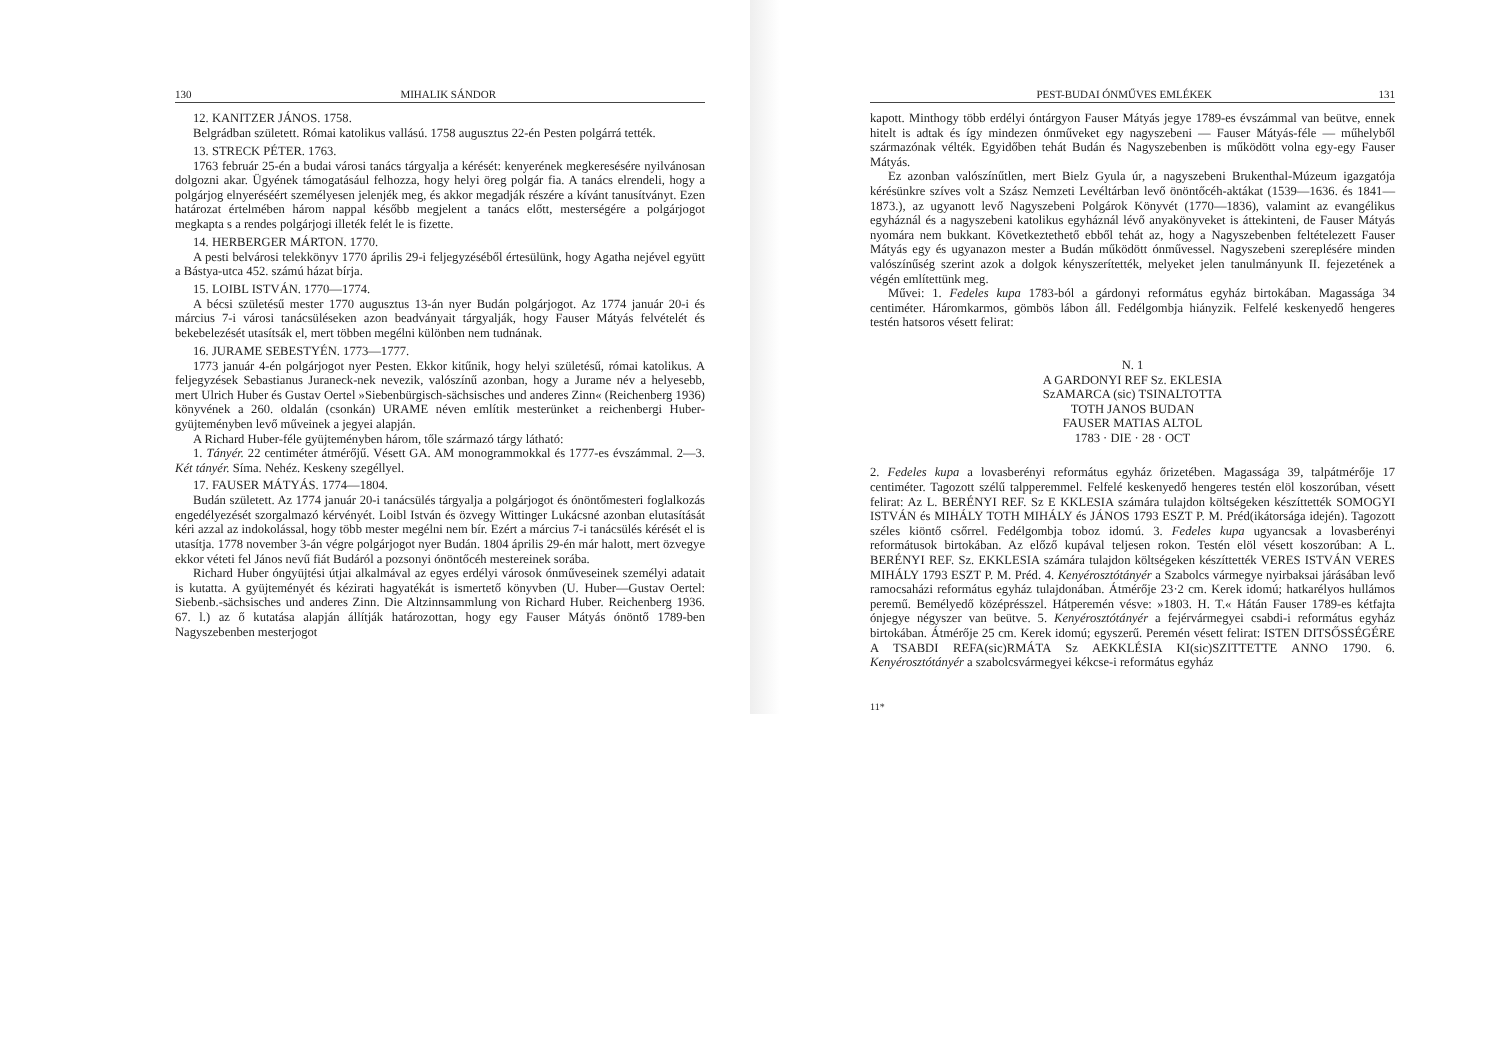130 MIHALIK SÁNDOR
12. KANITZER JÁNOS. 1758.
Belgrádban született. Római katolikus vallású. 1758 augusztus 22-én Pesten polgárrá tették.
13. STRECK PÉTER. 1763.
1763 február 25-én a budai városi tanács tárgyalja a kérését: kenyerének megkeresésére nyilvánosan dolgozni akar. Ügyének támogatásául felhozza, hogy helyi öreg polgár fia. A tanács elrendeli, hogy a polgárjog elnyeréséért személyesen jelenjék meg, és akkor megadják részére a kívánt tanusítványt. Ezen határozat értelmében három nappal később megjelent a tanács előtt, mesterségére a polgárjogot megkapta s a rendes polgárjogi illeték felét le is fizette.
14. HERBERGER MÁRTON. 1770.
A pesti belvárosi telekkönyv 1770 április 29-i feljegyzéséből értesülünk, hogy Agatha nejével együtt a Bástya-utca 452. számú házat bírja.
15. LOIBL ISTVÁN. 1770—1774.
A bécsi születésű mester 1770 augusztus 13-án nyer Budán polgárjogot. Az 1774 január 20-i és március 7-i városi tanácsüléseken azon beadványait tárgyalják, hogy Fauser Mátyás felvételét és bekebelezését utasítsák el, mert többen megélni különben nem tudnának.
16. JURAME SEBESTYÉN. 1773—1777.
1773 január 4-én polgárjogot nyer Pesten. Ekkor kitűnik, hogy helyi születésű, római katolikus. A feljegyzések Sebastianus Juraneck-nek nevezik, valószínű azonban, hogy a Jurame név a helyesebb, mert Ulrich Huber és Gustav Oertel »Siebenbürgisch-sächsisches und anderes Zinn« (Reichenberg 1936) könyvének a 260. oldalán (csonkán) URAME néven említik mesterünket a reichenbergi Huber-gyüjteményben levő műveinek a jegyei alapján.
A Richard Huber-féle gyüjteményben három, tőle származó tárgy látható:
1. Tányér. 22 centiméter átmérőjű. Vésett GA. AM monogrammokkal és 1777-es évszámmal. 2—3. Két tányér. Síma. Nehéz. Keskeny szegéllyel.
17. FAUSER MÁTYÁS. 1774—1804.
Budán született. Az 1774 január 20-i tanácsülés tárgyalja a polgárjogot és ónöntőmesteri foglalkozás engedélyezését szorgalmazó kérvényét. Loibl István és özvegy Wittinger Lukácsné azonban elutasítását kéri azzal az indokolással, hogy több mester megélni nem bír. Ezért a március 7-i tanácsülés kérését el is utasítja. 1778 november 3-án végre polgárjogot nyer Budán. 1804 április 29-én már halott, mert özvegye ekkor véteti fel János nevű fiát Budáról a pozsonyi ónöntőcéh mestereinek sorába.
Richard Huber óngyüjtési útjai alkalmával az egyes erdélyi városok ónműveseinek személyi adatait is kutatta. A gyüjteményét és kézirati hagyatékát is ismertető könyvben (U. Huber—Gustav Oertel: Siebenb.-sächsisches und anderes Zinn. Die Altzinnsammlung von Richard Huber. Reichenberg 1936. 67. l.) az ő kutatása alapján állítják határozottan, hogy egy Fauser Mátyás ónöntő 1789-ben Nagyszebenben mesterjogot
PEST-BUDAI ÓNMŰVES EMLÉKEK 131
kapott. Minthogy több erdélyi óntárgyon Fauser Mátyás jegye 1789-es évszámmal van beütve, ennek hitelt is adtak és így mindezen ónműveket egy nagyszebeni — Fauser Mátyás-féle — műhelyből származónak vélték. Egyidőben tehát Budán és Nagyszebenben is működött volna egy-egy Fauser Mátyás.
Ez azonban valószínűtlen, mert Bielz Gyula úr, a nagyszebeni Brukenthal-Múzeum igazgatója kérésünkre szíves volt a Szász Nemzeti Levéltárban levő önöntőcéh-aktákat (1539—1636. és 1841—1873.), az ugyanott levő Nagyszebeni Polgárok Könyvét (1770—1836), valamint az evangélikus egyháznál és a nagyszebeni katolikus egyháznál lévő anyakönyveket is áttekinteni, de Fauser Mátyás nyomára nem bukkant. Következtethető ebből tehát az, hogy a Nagyszebenben feltételezett Fauser Mátyás egy és ugyanazon mester a Budán működött ónművessel. Nagyszebeni szereplésére minden valószínűség szerint azok a dolgok kényszerítették, melyeket jelen tanulmányunk II. fejezetének a végén említettünk meg.
Művei: 1. Fedeles kupa 1783-ból a gárdonyi református egyház birtokában. Magassága 34 centiméter. Háromkarmos, gömbös lábon áll. Fedélgombja hiányzik. Felfelé keskenyedő hengeres testén hatsoros vésett felirat:
N. 1
A GARDONYI REF Sz. EKLESIA
SzAMARCA (sic) TSINALTOTTA
TOTH JANOS BUDAN
FAUSER MATIAS ALTOL
1783 · DIE · 28 · OCT
2. Fedeles kupa a lovasberényi református egyház őrizetében. Magassága 39, talpátmérője 17 centiméter. Tagozott szélű talpperemmel. Felfelé keskenyedő hengeres testén elöl koszorúban, vésett felirat: Az L. BERÉNYI REF. Sz E KKLESIA számára tulajdon költségeken készíttették SOMOGYI ISTVÁN és MIHÁLY TOTH MIHÁLY és JÁNOS 1793 ESZT P. M. Préd(ikátorsága idején). Tagozott széles kiöntő csőrrel. Fedélgombja toboz idomú. 3. Fedeles kupa ugyancsak a lovasberényi reformátusok birtokában. Az előző kupával teljesen rokon. Testén elöl vésett koszorúban: A L. BERÉNYI REF. Sz. EKKLESIA számára tulajdon költségeken készíttették VERES ISTVÁN VERES MIHÁLY 1793 ESZT P. M. Préd. 4. Kenyérosztótányér a Szabolcs vármegye nyirbaksai járásában levő ramocsaházi református egyház tulajdonában. Átmérője 23·2 cm. Kerek idomú; hatkarélyos hullámos peremű. Bemélyedő középrésszel. Hátperemén vésve: »1803. H. T.« Hátán Fauser 1789-es kétfajta ónjegye négyszer van beütve. 5. Kenyérosztótányér a fejérvármegyei csabdi-i református egyház birtokában. Átmérője 25 cm. Kerek idomú; egyszerű. Peremén vésett felirat: ISTEN DITSŐSSÉGÉRE A TSABDI REFA(sic)RMÁTA Sz AEKKLÉSIA KI(sic)SZITTETTE ANNO 1790. 6. Kenyérosztótányér a szabolcsvármegyei kékcse-i református egyház
11*